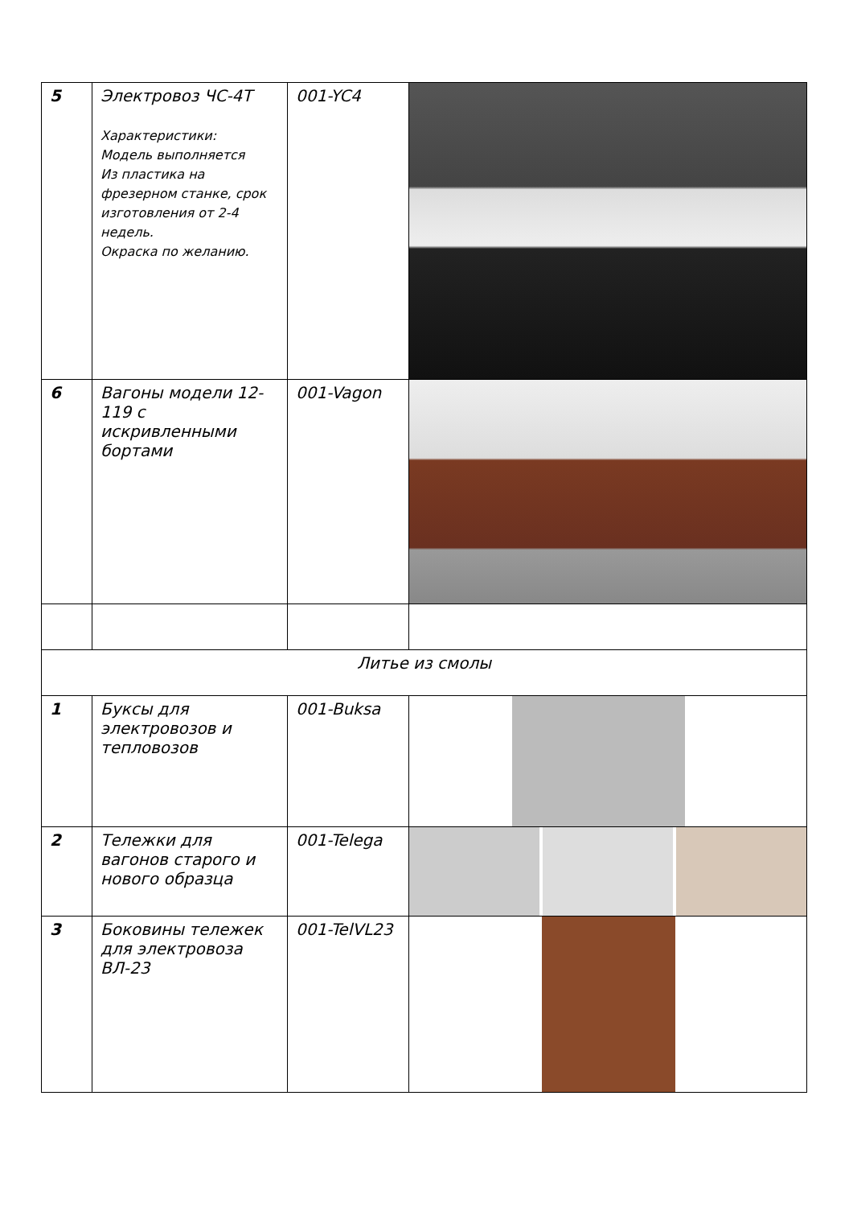| 5 | Электровоз ЧС-4Т Характеристики: Модель выполняется Из пластика на фрезерном станке, срок изготовления от 2-4 недель. Окраска по желанию. | 001-YC4 | |
| 6 | Вагоны модели 12-119 с искривленными бортами | 001-Vagon | |
| Литье из смолы | | | |
| 1 | Буксы для электровозов и тепловозов | 001-Buksa | |
| 2 | Тележки для вагонов старого и нового образца | 001-Telega | |
| 3 | Боковины тележек для электровоза ВЛ-23 | 001-TelVL23 | |